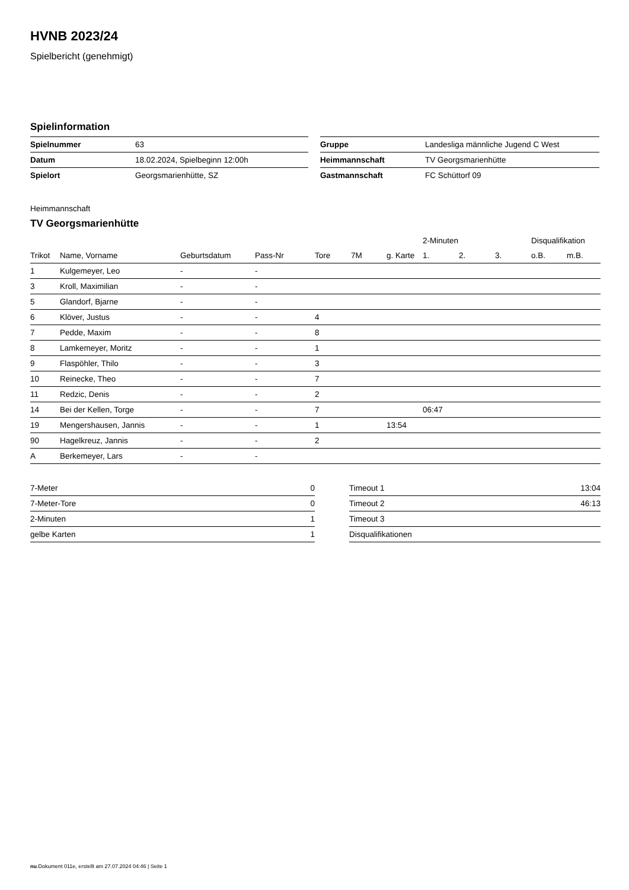HVNB 2023/24
Spielbericht (genehmigt)
Spielinformation
| Spielnummer | 63 | | Gruppe | Landesliga männliche Jugend C West |
| Datum | 18.02.2024, Spielbeginn 12:00h | | Heimmannschaft | TV Georgsmarienhütte |
| Spielort | Georgsmarienhütte, SZ | | Gastmannschaft | FC Schüttorf 09 |
Heimmannschaft
TV Georgsmarienhütte
| | | | | | | | 2-Minuten | | | Disqualifikation | |
| --- | --- | --- | --- | --- | --- | --- | --- | --- | --- | --- | --- |
| Trikot | Name, Vorname | Geburtsdatum | Pass-Nr | Tore | 7M | g. Karte | 1. | 2. | 3. | o.B. | m.B. |
| 1 | Kulgemeyer, Leo | - | - | | | | | | | | |
| 3 | Kroll, Maximilian | - | - | | | | | | | | |
| 5 | Glandorf, Bjarne | - | - | | | | | | | | |
| 6 | Klöver, Justus | - | - | 4 | | | | | | | |
| 7 | Pedde, Maxim | - | - | 8 | | | | | | | |
| 8 | Lamkemeyer, Moritz | - | - | 1 | | | | | | | |
| 9 | Flaspöhler, Thilo | - | - | 3 | | | | | | | |
| 10 | Reinecke, Theo | - | - | 7 | | | | | | | |
| 11 | Redzic, Denis | - | - | 2 | | | | | | | |
| 14 | Bei der Kellen, Torge | - | - | 7 | | | 06:47 | | | | |
| 19 | Mengershausen, Jannis | - | - | 1 | | 13:54 | | | | | |
| 90 | Hagelkreuz, Jannis | - | - | 2 | | | | | | | |
| A | Berkemeyer, Lars | - | - | | | | | | | | |
| 7-Meter | 0 |
| 7-Meter-Tore | 0 |
| 2-Minuten | 1 |
| gelbe Karten | 1 |
| Timeout 1 | 13:04 |
| Timeout 2 | 46:13 |
| Timeout 3 | |
| Disqualifikationen | |
nu.Dokument 011e, erstellt am 27.07.2024 04:46 | Seite 1